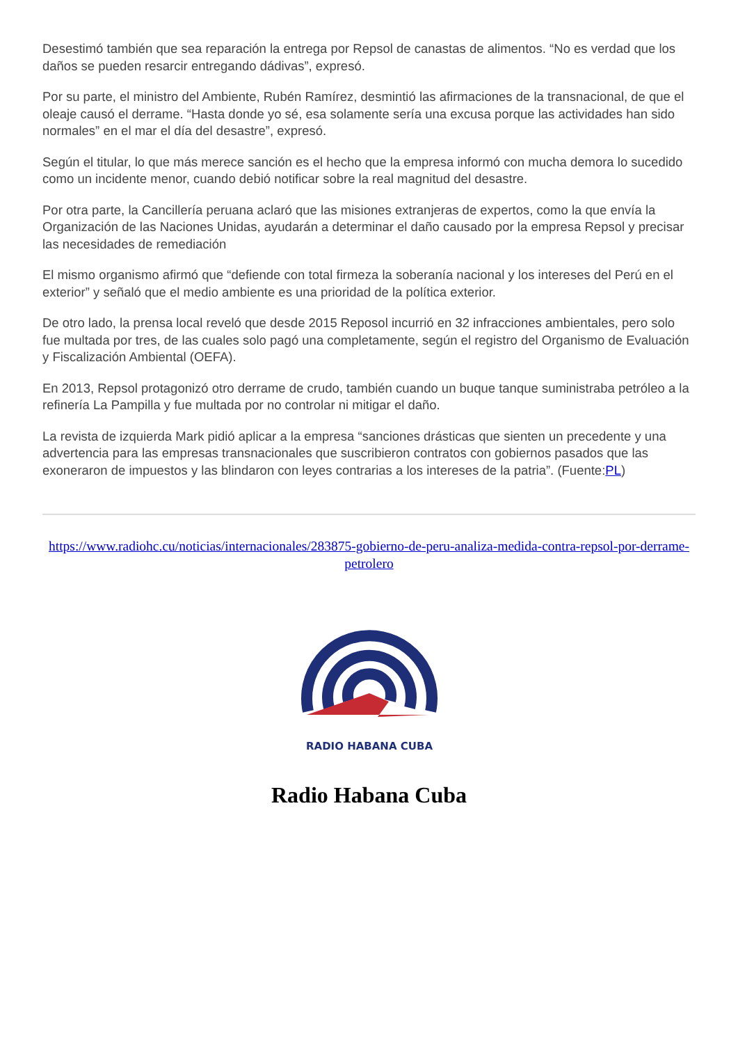Desestimó también que sea reparación la entrega por Repsol de canastas de alimentos. “No es verdad que los daños se pueden resarcir entregando dádivas”, expresó.
Por su parte, el ministro del Ambiente, Rubén Ramírez, desmintió las afirmaciones de la transnacional, de que el oleaje causó el derrame. “Hasta donde yo sé, esa solamente sería una excusa porque las actividades han sido normales” en el mar el día del desastre”, expresó.
Según el titular, lo que más merece sanción es el hecho que la empresa informó con mucha demora lo sucedido como un incidente menor, cuando debió notificar sobre la real magnitud del desastre.
Por otra parte, la Cancillería peruana aclaró que las misiones extranjeras de expertos, como la que envía la Organización de las Naciones Unidas, ayudarán a determinar el daño causado por la empresa Repsol y precisar las necesidades de remediación
El mismo organismo afirmó que “defiende con total firmeza la soberanía nacional y los intereses del Perú en el exterior” y señaló que el medio ambiente es una prioridad de la política exterior.
De otro lado, la prensa local reveló que desde 2015 Reposol incurrió en 32 infracciones ambientales, pero solo fue multada por tres, de las cuales solo pagó una completamente, según el registro del Organismo de Evaluación y Fiscalización Ambiental (OEFA).
En 2013, Repsol protagonizó otro derrame de crudo, también cuando un buque tanque suministraba petróleo a la refinería La Pampilla y fue multada por no controlar ni mitigar el daño.
La revista de izquierda Mark pidió aplicar a la empresa “sanciones drásticas que sienten un precedente y una advertencia para las empresas transnacionales que suscribieron contratos con gobiernos pasados que las exoneraron de impuestos y las blindaron con leyes contrarias a los intereses de la patria”. (Fuente:PL)
https://www.radiohc.cu/noticias/internacionales/283875-gobierno-de-peru-analiza-medida-contra-repsol-por-derrame-petrolero
RADIO HABANA CUBA
Radio Habana Cuba